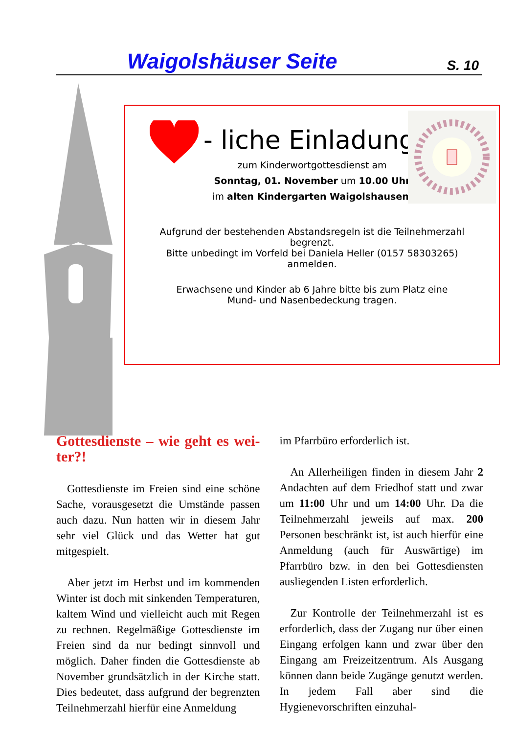Waigolshäuser Seite S. 10
- liche Einladung
zum Kinderwortgottesdienst am
Sonntag, 01. November um 10.00 Uhr
im alten Kindergarten Waigolshausen.
Aufgrund der bestehenden Abstandsregeln ist die Teilnehmerzahl
begrenzt.
Bitte unbedingt im Vorfeld bei Daniela Heller (0157 58303265)
anmelden.
Erwachsene und Kinder ab 6 Jahre bitte bis zum Platz eine
Mund- und Nasenbedeckung tragen.
Gottesdienste – wie geht es wei-ter?!
Gottesdienste im Freien sind eine schöne Sache, vorausgesetzt die Umstände passen auch dazu. Nun hatten wir in diesem Jahr sehr viel Glück und das Wetter hat gut mitgespielt.
Aber jetzt im Herbst und im kommenden Winter ist doch mit sinkenden Temperaturen, kaltem Wind und vielleicht auch mit Regen zu rechnen. Regelmäßige Gottesdienste im Freien sind da nur bedingt sinnvoll und möglich. Daher finden die Gottesdienste ab November grundsätzlich in der Kirche statt. Dies bedeutet, dass aufgrund der begrenzten Teilnehmerzahl hierfür eine Anmeldung
im Pfarrbüro erforderlich ist.
An Allerheiligen finden in diesem Jahr 2 Andachten auf dem Friedhof statt und zwar um 11:00 Uhr und um 14:00 Uhr. Da die Teilnehmerzahl jeweils auf max. 200 Personen beschränkt ist, ist auch hierfür eine Anmeldung (auch für Auswärtige) im Pfarrbüro bzw. in den bei Gottesdiensten ausliegenden Listen erforderlich.
Zur Kontrolle der Teilnehmerzahl ist es erforderlich, dass der Zugang nur über einen Eingang erfolgen kann und zwar über den Eingang am Freizeitzentrum. Als Ausgang können dann beide Zugänge genutzt werden. In jedem Fall aber sind die Hygienevorschriften einzuhal-